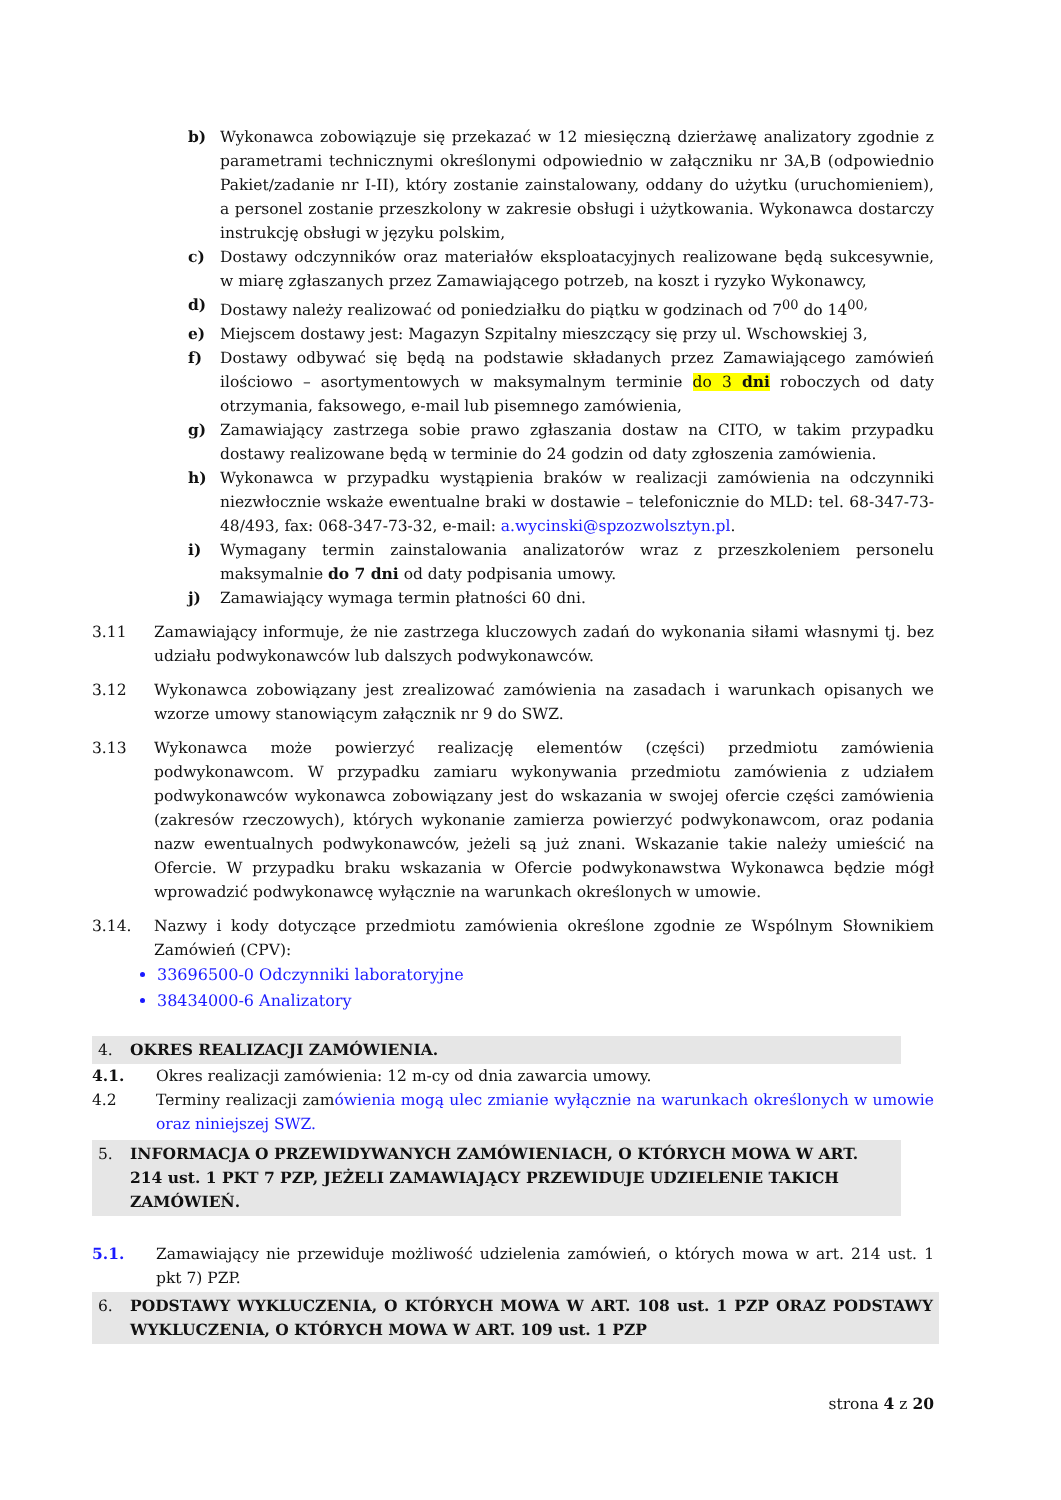b) Wykonawca zobowiązuje się przekazać w 12 miesięczną dzierżawę analizatory zgodnie z parametrami technicznymi określonymi odpowiednio w załączniku nr 3A,B (odpowiednio Pakiet/zadanie nr I-II), który zostanie zainstalowany, oddany do użytku (uruchomieniem), a personel zostanie przeszkolony w zakresie obsługi i użytkowania. Wykonawca dostarczy instrukcję obsługi w języku polskim,
c) Dostawy odczynników oraz materiałów eksploatacyjnych realizowane będą sukcesywnie, w miarę zgłaszanych przez Zamawiającego potrzeb, na koszt i ryzyko Wykonawcy,
d) Dostawy należy realizować od poniedziałku do piątku w godzinach od 7<sup>00</sup> do 14<sup>00,</sup>
e) Miejscem dostawy jest: Magazyn Szpitalny mieszczący się przy ul. Wschowskiej 3,
f) Dostawy odbywać się będą na podstawie składanych przez Zamawiającego zamówień ilościowo – asortymentowych w maksymalnym terminie do 3 dni roboczych od daty otrzymania, faksowego, e-mail lub pisemnego zamówienia,
g) Zamawiający zastrzega sobie prawo zgłaszania dostaw na CITO, w takim przypadku dostawy realizowane będą w terminie do 24 godzin od daty zgłoszenia zamówienia.
h) Wykonawca w przypadku wystąpienia braków w realizacji zamówienia na odczynniki niezwłocznie wskaże ewentualne braki w dostawie – telefonicznie do MLD: tel. 68-347-73-48/493, fax: 068-347-73-32, e-mail: a.wycinski@spzozwolsztyn.pl.
i) Wymagany termin zainstalowania analizatorów wraz z przeszkoleniem personelu maksymalnie do 7 dni od daty podpisania umowy.
j) Zamawiający wymaga termin płatności 60 dni.
3.11 Zamawiający informuje, że nie zastrzega kluczowych zadań do wykonania siłami własnymi tj. bez udziału podwykonawców lub dalszych podwykonawców.
3.12 Wykonawca zobowiązany jest zrealizować zamówienia na zasadach i warunkach opisanych we wzorze umowy stanowiącym załącznik nr 9 do SWZ.
3.13 Wykonawca może powierzyć realizację elementów (części) przedmiotu zamówienia podwykonawcom. W przypadku zamiaru wykonywania przedmiotu zamówienia z udziałem podwykonawców wykonawca zobowiązany jest do wskazania w swojej ofercie części zamówienia (zakresów rzeczowych), których wykonanie zamierza powierzyć podwykonawcom, oraz podania nazw ewentualnych podwykonawców, jeżeli są już znani. Wskazanie takie należy umieścić na Ofercie. W przypadku braku wskazania w Ofercie podwykonawstwa Wykonawca będzie mógł wprowadzić podwykonawcę wyłącznie na warunkach określonych w umowie.
3.14. Nazwy i kody dotyczące przedmiotu zamówienia określone zgodnie ze Wspólnym Słownikiem Zamówień (CPV):
33696500-0 Odczynniki laboratoryjne
38434000-6 Analizatory
4. OKRES REALIZACJI ZAMÓWIENIA.
4.1. Okres realizacji zamówienia: 12 m-cy od dnia zawarcia umowy.
4.2 Terminy realizacji zamówienia mogą ulec zmianie wyłącznie na warunkach określonych w umowie oraz niniejszej SWZ.
5. INFORMACJA O PRZEWIDYWANYCH ZAMÓWIENIACH, O KTÓRYCH MOWA W ART. 214 ust. 1 PKT 7 PZP, JEŻELI ZAMAWIAJĄCY PRZEWIDUJE UDZIELENIE TAKICH ZAMÓWIEŃ.
5.1. Zamawiający nie przewiduje możliwość udzielenia zamówień, o których mowa w art. 214 ust. 1 pkt 7) PZP.
6. PODSTAWY WYKLUCZENIA, O KTÓRYCH MOWA W ART. 108 ust. 1 PZP ORAZ PODSTAWY WYKLUCZENIA, O KTÓRYCH MOWA W ART. 109 ust. 1 PZP
strona 4 z 20